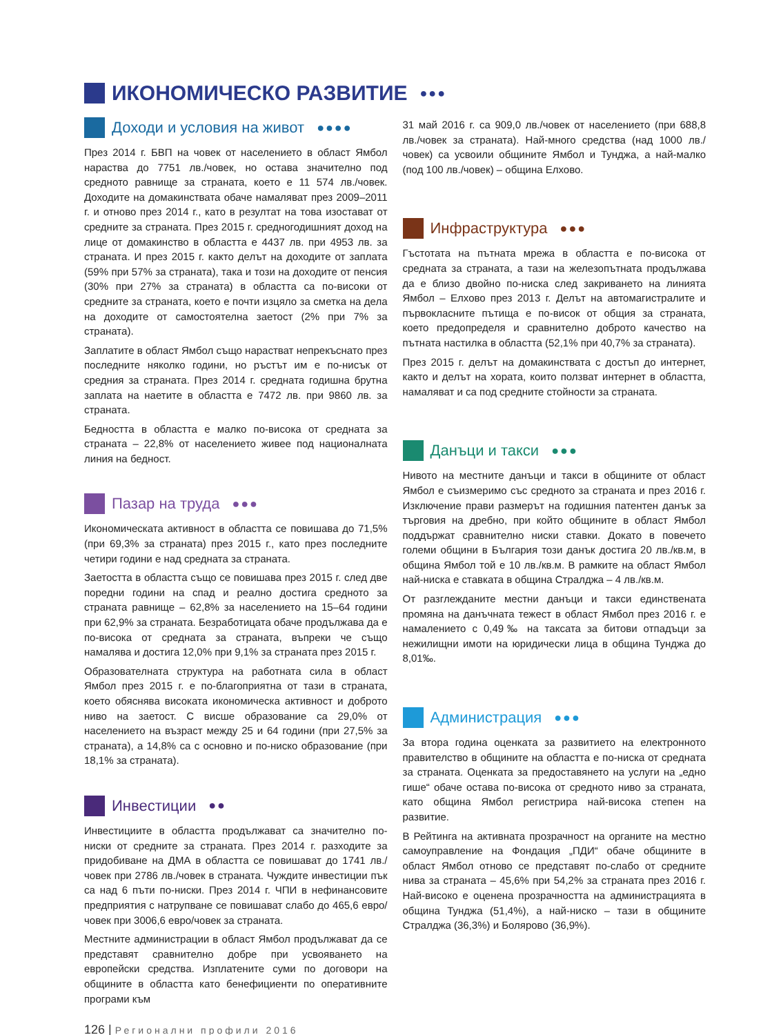ИКОНОМИЧЕСКО РАЗВИТИЕ ●●●
Доходи и условия на живот ●●●●
През 2014 г. БВП на човек от населението в област Ямбол нараства до 7751 лв./човек, но остава значително под средното равнище за страната, което е 11 574 лв./човек. Доходите на домакинствата обаче намаляват през 2009–2011 г. и отново през 2014 г., като в резултат на това изостават от средните за страната. През 2015 г. средногодишният доход на лице от домакинство в областта е 4437 лв. при 4953 лв. за страната. И през 2015 г. както делът на доходите от заплата (59% при 57% за страната), така и този на доходите от пенсия (30% при 27% за страната) в областта са по-високи от средните за страната, което е почти изцяло за сметка на дела на доходите от самостоятелна заетост (2% при 7% за страната).
Заплатите в област Ямбол също нарастват непрекъснато през последните няколко години, но ръстът им е по-нисък от средния за страната. През 2014 г. средната годишна брутна заплата на наетите в областта е 7472 лв. при 9860 лв. за страната.
Бедността в областта е малко по-висока от средната за страната – 22,8% от населението живее под националната линия на бедност.
Пазар на труда ●●●
Икономическата активност в областта се повишава до 71,5% (при 69,3% за страната) през 2015 г., като през последните четири години е над средната за страната.
Заетостта в областта също се повишава през 2015 г. след две поредни години на спад и реално достига средното за страната равнище – 62,8% за населението на 15–64 години при 62,9% за страната. Безработицата обаче продължава да е по-висока от средната за страната, въпреки че също намалява и достига 12,0% при 9,1% за страната през 2015 г.
Образователната структура на работната сила в област Ямбол през 2015 г. е по-благоприятна от тази в страната, което обяснява високата икономическа активност и доброто ниво на заетост. С висше образование са 29,0% от населението на възраст между 25 и 64 години (при 27,5% за страната), а 14,8% са с основно и по-ниско образование (при 18,1% за страната).
Инвестиции ●●
Инвестициите в областта продължават са значително по-ниски от средните за страната. През 2014 г. разходите за придобиване на ДМА в областта се повишават до 1741 лв./човек при 2786 лв./човек в страната. Чуждите инвестиции пък са над 6 пъти по-ниски. През 2014 г. ЧПИ в нефинансовите предприятия с натрупване се повишават слабо до 465,6 евро/човек при 3006,6 евро/човек за страната.
Местните администрации в област Ямбол продължават да се представят сравнително добре при усвояването на европейски средства. Изплатените суми по договори на общините в областта като бенефициенти по оперативните програми към
31 май 2016 г. са 909,0 лв./човек от населението (при 688,8 лв./човек за страната). Най-много средства (над 1000 лв./човек) са усвоили общините Ямбол и Тунджа, а най-малко (под 100 лв./човек) – община Елхово.
Инфраструктура ●●●
Гъстотата на пътната мрежа в областта е по-висока от средната за страната, а тази на железопътната продължава да е близо двойно по-ниска след закриването на линията Ямбол – Елхово през 2013 г. Делът на автомагистралите и първокласните пътища е по-висок от общия за страната, което предопределя и сравнително доброто качество на пътната настилка в областта (52,1% при 40,7% за страната).
През 2015 г. делът на домакинствата с достъп до интернет, както и делът на хората, които ползват интернет в областта, намаляват и са под средните стойности за страната.
Данъци и такси ●●●
Нивото на местните данъци и такси в общините от област Ямбол е съизмеримо със средното за страната и през 2016 г. Изключение прави размерът на годишния патентен данък за търговия на дребно, при който общините в област Ямбол поддържат сравнително ниски ставки. Докато в повечето големи общини в България този данък достига 20 лв./кв.м, в община Ямбол той е 10 лв./кв.м. В рамките на област Ямбол най-ниска е ставката в община Стралджа – 4 лв./кв.м.
От разглежданите местни данъци и такси единствената промяна на данъчната тежест в област Ямбол през 2016 г. е намалението с 0,49‰ на таксата за битови отпадъци за нежилищни имоти на юридически лица в община Тунджа до 8,01‰.
Администрация ●●●
За втора година оценката за развитието на електронното правителство в общините на областта е по-ниска от средната за страната. Оценката за предоставянето на услуги на „едно гише“ обаче остава по-висока от средното ниво за страната, като община Ямбол регистрира най-висока степен на развитие.
В Рейтинга на активната прозрачност на органите на местно самоуправление на Фондация „ПДИ“ обаче общините в област Ямбол отново се представят по-слабо от средните нива за страната – 45,6% при 54,2% за страната през 2016 г. Най-високо е оценена прозрачността на администрацията в община Тунджа (51,4%), а най-ниско – тази в общините Стралджа (36,3%) и Болярово (36,9%).
126 | Регионални профили 2016